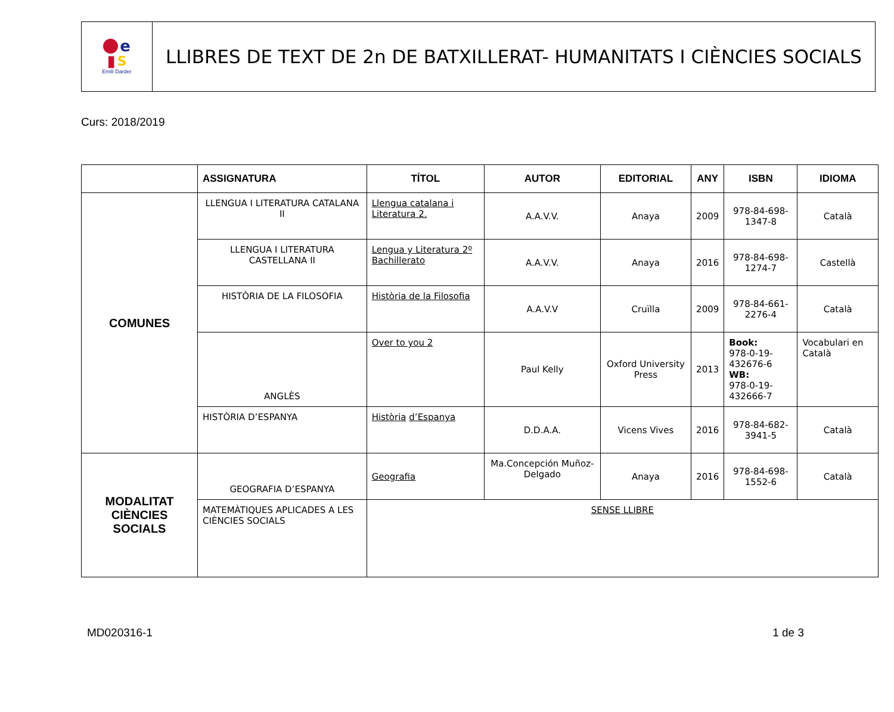e
▮ S
Emili Darder
LLIBRES DE TEXT DE 2n DE BATXILLERAT- HUMANITATS I CIÈNCIES SOCIALS
Curs: 2018/2019
| | ASSIGNATURA | TÍTOL | AUTOR | EDITORIAL | ANY | ISBN | IDIOMA |
| --- | --- | --- | --- | --- | --- | --- | --- |
| COMUNES | LLENGUA I LITERATURA CATALANA II | Llengua catalana i Literatura 2. | A.A.V.V. | Anaya | 2009 | 978-84-698-1347-8 | Català |
| | LLENGUA I LITERATURA CASTELLANA II | Lengua y Literatura 2º Bachillerato | A.A.V.V. | Anaya | 2016 | 978-84-698-1274-7 | Castellà |
| | HISTÒRIA DE LA FILOSOFIA | Història de la Filosofia | A.A.V.V | Cruïlla | 2009 | 978-84-661-2276-4 | Català |
| | ANGLÈS | Over to you 2 | Paul Kelly | Oxford University Press | 2013 | Book: 978-0-19-432676-6 WB: 978-0-19-432666-7 | Vocabulari en Català |
| | HISTÒRIA D’ESPANYA | Història d’Espanya | D.D.A.A. | Vicens Vives | 2016 | 978-84-682-3941-5 | Català |
| MODALITAT CIÈNCIES SOCIALS | GEOGRAFIA D’ESPANYA | Geografia | Ma.Concepción Muñoz-Delgado | Anaya | 2016 | 978-84-698-1552-6 | Català |
| | MATEMÀTIQUES APLICADES A LES CIÈNCIES SOCIALS | SENSE LLIBRE | | | | | |
MD020316-1 1 de 3